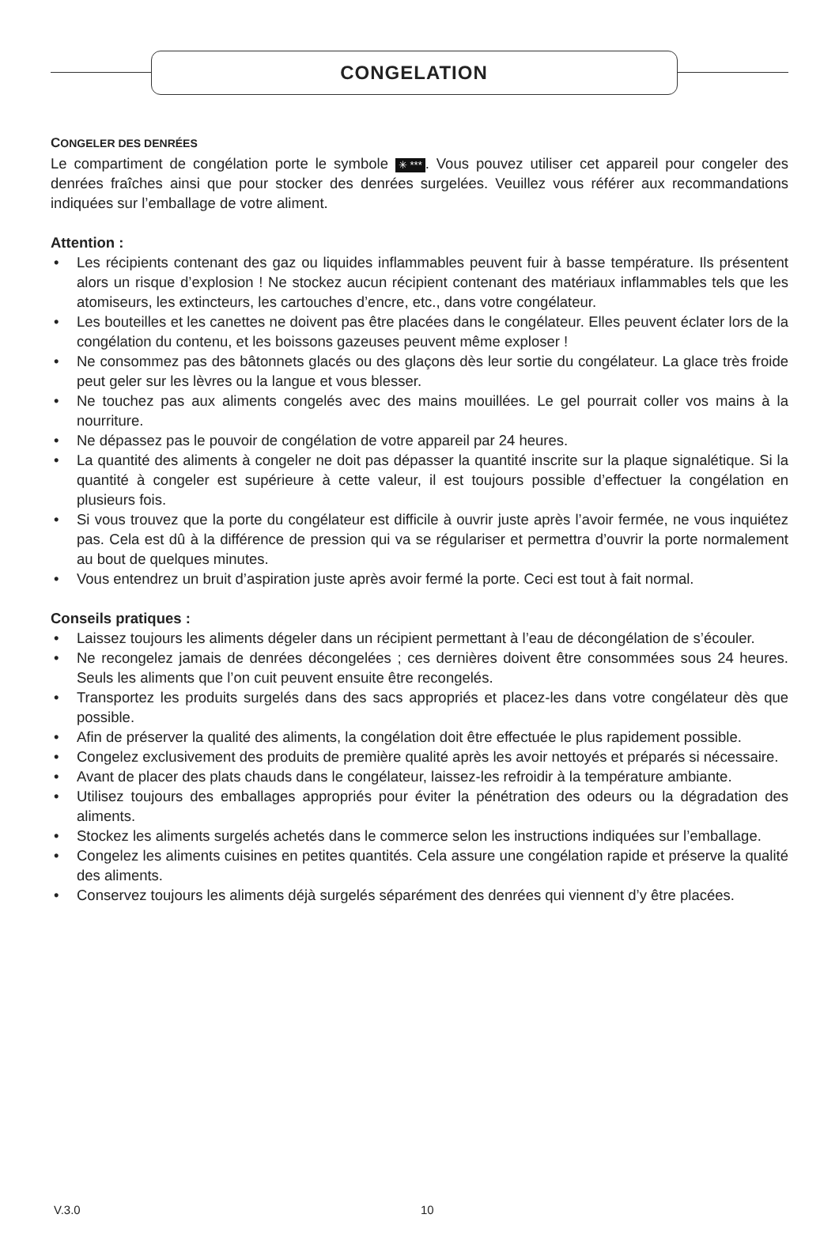CONGELATION
CONGELER DES DENRÉES
Le compartiment de congélation porte le symbole ✳ ***. Vous pouvez utiliser cet appareil pour congeler des denrées fraîches ainsi que pour stocker des denrées surgelées. Veuillez vous référer aux recommandations indiquées sur l’emballage de votre aliment.
Attention :
• Les récipients contenant des gaz ou liquides inflammables peuvent fuir à basse température. Ils présentent alors un risque d’explosion ! Ne stockez aucun récipient contenant des matériaux inflammables tels que les atomiseurs, les extincteurs, les cartouches d’encre, etc., dans votre congélateur.
• Les bouteilles et les canettes ne doivent pas être placées dans le congélateur. Elles peuvent éclater lors de la congélation du contenu, et les boissons gazeuses peuvent même exploser !
• Ne consommez pas des bâtonnets glacés ou des glaçons dès leur sortie du congélateur. La glace très froide peut geler sur les lèvres ou la langue et vous blesser.
• Ne touchez pas aux aliments congelés avec des mains mouillées. Le gel pourrait coller vos mains à la nourriture.
• Ne dépassez pas le pouvoir de congélation de votre appareil par 24 heures.
• La quantité des aliments à congeler ne doit pas dépasser la quantité inscrite sur la plaque signalétique. Si la quantité à congeler est supérieure à cette valeur, il est toujours possible d’effectuer la congélation en plusieurs fois.
• Si vous trouvez que la porte du congélateur est difficile à ouvrir juste après l’avoir fermée, ne vous inquiétez pas. Cela est dû à la différence de pression qui va se régulariser et permettra d’ouvrir la porte normalement au bout de quelques minutes.
• Vous entendrez un bruit d’aspiration juste après avoir fermé la porte. Ceci est tout à fait normal.
Conseils pratiques :
• Laissez toujours les aliments dégeler dans un récipient permettant à l’eau de décongélation de s’écouler.
• Ne recongelez jamais de denrées décongelées ; ces dernières doivent être consommées sous 24 heures. Seuls les aliments que l’on cuit peuvent ensuite être recongelés.
• Transportez les produits surgelés dans des sacs appropriés et placez-les dans votre congélateur dès que possible.
• Afin de préserver la qualité des aliments, la congélation doit être effectuée le plus rapidement possible.
• Congelez exclusivement des produits de première qualité après les avoir nettoyés et préparés si nécessaire.
• Avant de placer des plats chauds dans le congélateur, laissez-les refroidir à la température ambiante.
• Utilisez toujours des emballages appropriés pour éviter la pénétration des odeurs ou la dégradation des aliments.
• Stockez les aliments surgelés achetés dans le commerce selon les instructions indiquées sur l’emballage.
• Congelez les aliments cuisines en petites quantités. Cela assure une congélation rapide et préserve la qualité des aliments.
• Conservez toujours les aliments déjà surgelés séparément des denrées qui viennent d’y être placées.
V.3.0 10